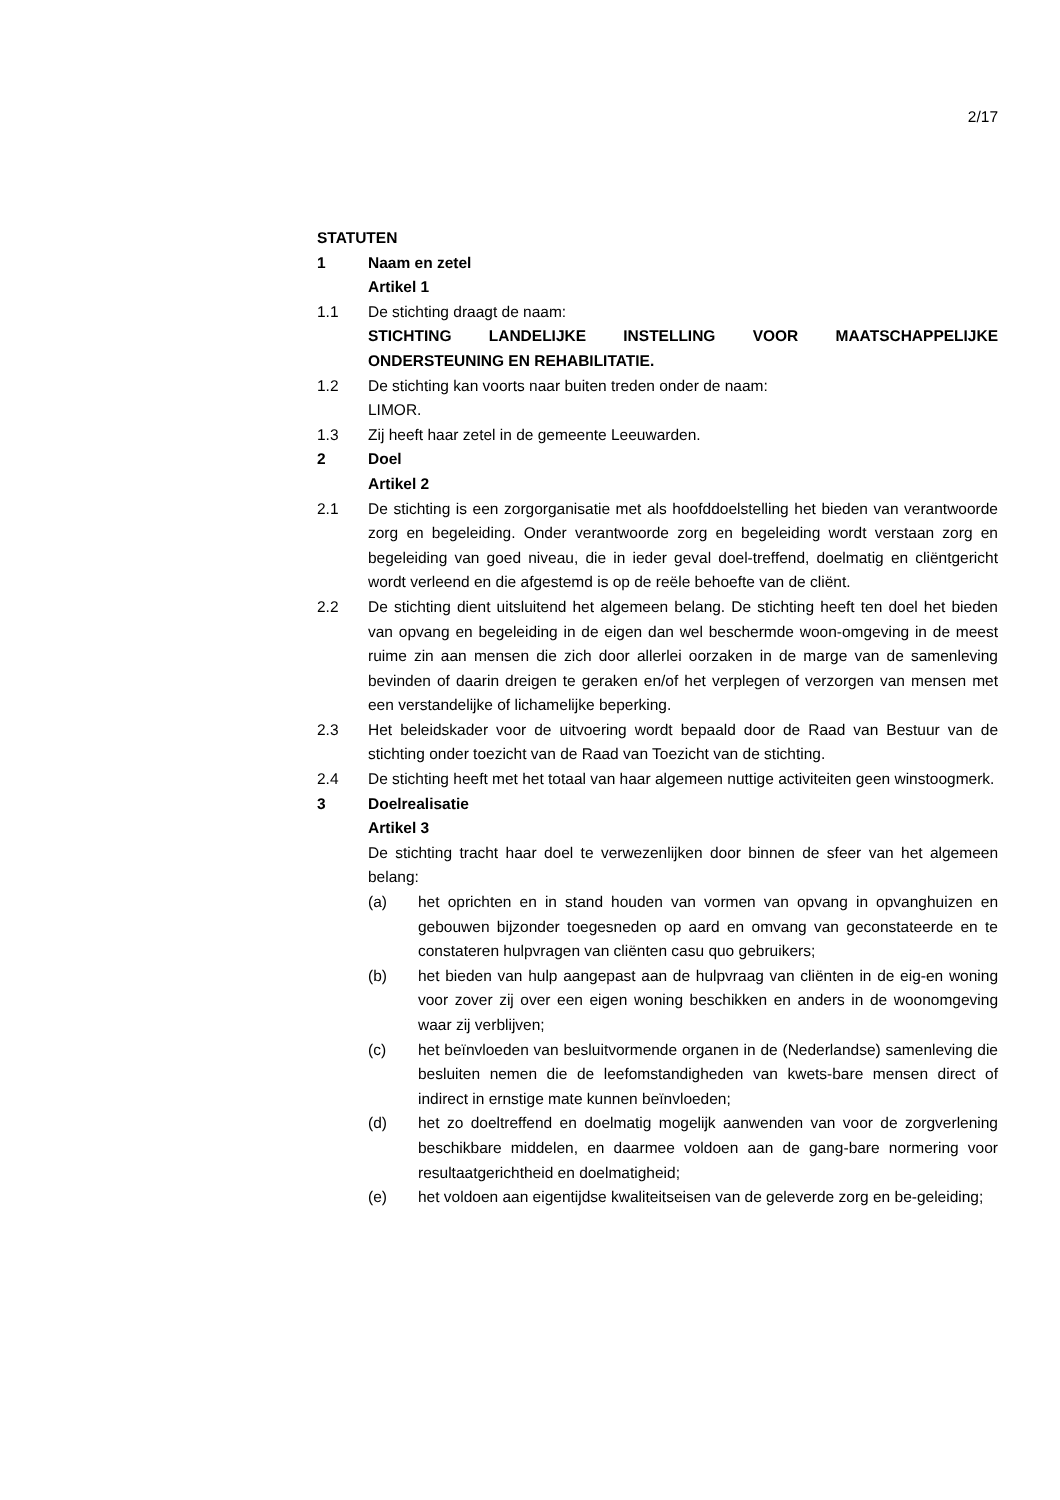2/17
STATUTEN
1 Naam en zetel
Artikel 1
1.1 De stichting draagt de naam:
STICHTING LANDELIJKE INSTELLING VOOR MAATSCHAPPELIJKE ONDERSTEUNING EN REHABILITATIE.
1.2 De stichting kan voorts naar buiten treden onder de naam:
LIMOR.
1.3 Zij heeft haar zetel in de gemeente Leeuwarden.
2 Doel
Artikel 2
2.1 De stichting is een zorgorganisatie met als hoofddoelstelling het bieden van verantwoorde zorg en begeleiding. Onder verantwoorde zorg en begeleiding wordt verstaan zorg en begeleiding van goed niveau, die in ieder geval doel-treffend, doelmatig en cliëntgericht wordt verleend en die afgestemd is op de reële behoefte van de cliënt.
2.2 De stichting dient uitsluitend het algemeen belang. De stichting heeft ten doel het bieden van opvang en begeleiding in de eigen dan wel beschermde woon-omgeving in de meest ruime zin aan mensen die zich door allerlei oorzaken in de marge van de samenleving bevinden of daarin dreigen te geraken en/of het verplegen of verzorgen van mensen met een verstandelijke of lichamelijke beperking.
2.3 Het beleidskader voor de uitvoering wordt bepaald door de Raad van Bestuur van de stichting onder toezicht van de Raad van Toezicht van de stichting.
2.4 De stichting heeft met het totaal van haar algemeen nuttige activiteiten geen winstoogmerk.
3 Doelrealisatie
Artikel 3
De stichting tracht haar doel te verwezenlijken door binnen de sfeer van het algemeen belang:
(a) het oprichten en in stand houden van vormen van opvang in opvanghuizen en gebouwen bijzonder toegesneden op aard en omvang van geconstateerde en te constateren hulpvragen van cliënten casu quo gebruikers;
(b) het bieden van hulp aangepast aan de hulpvraag van cliënten in de eig-en woning voor zover zij over een eigen woning beschikken en anders in de woonomgeving waar zij verblijven;
(c) het beïnvloeden van besluitvormende organen in de (Nederlandse) samenleving die besluiten nemen die de leefomstandigheden van kwets-bare mensen direct of indirect in ernstige mate kunnen beïnvloeden;
(d) het zo doeltreffend en doelmatig mogelijk aanwenden van voor de zorgverlening beschikbare middelen, en daarmee voldoen aan de gang-bare normering voor resultaatgerichtheid en doelmatigheid;
(e) het voldoen aan eigentijdse kwaliteitseisen van de geleverde zorg en be-geleiding;